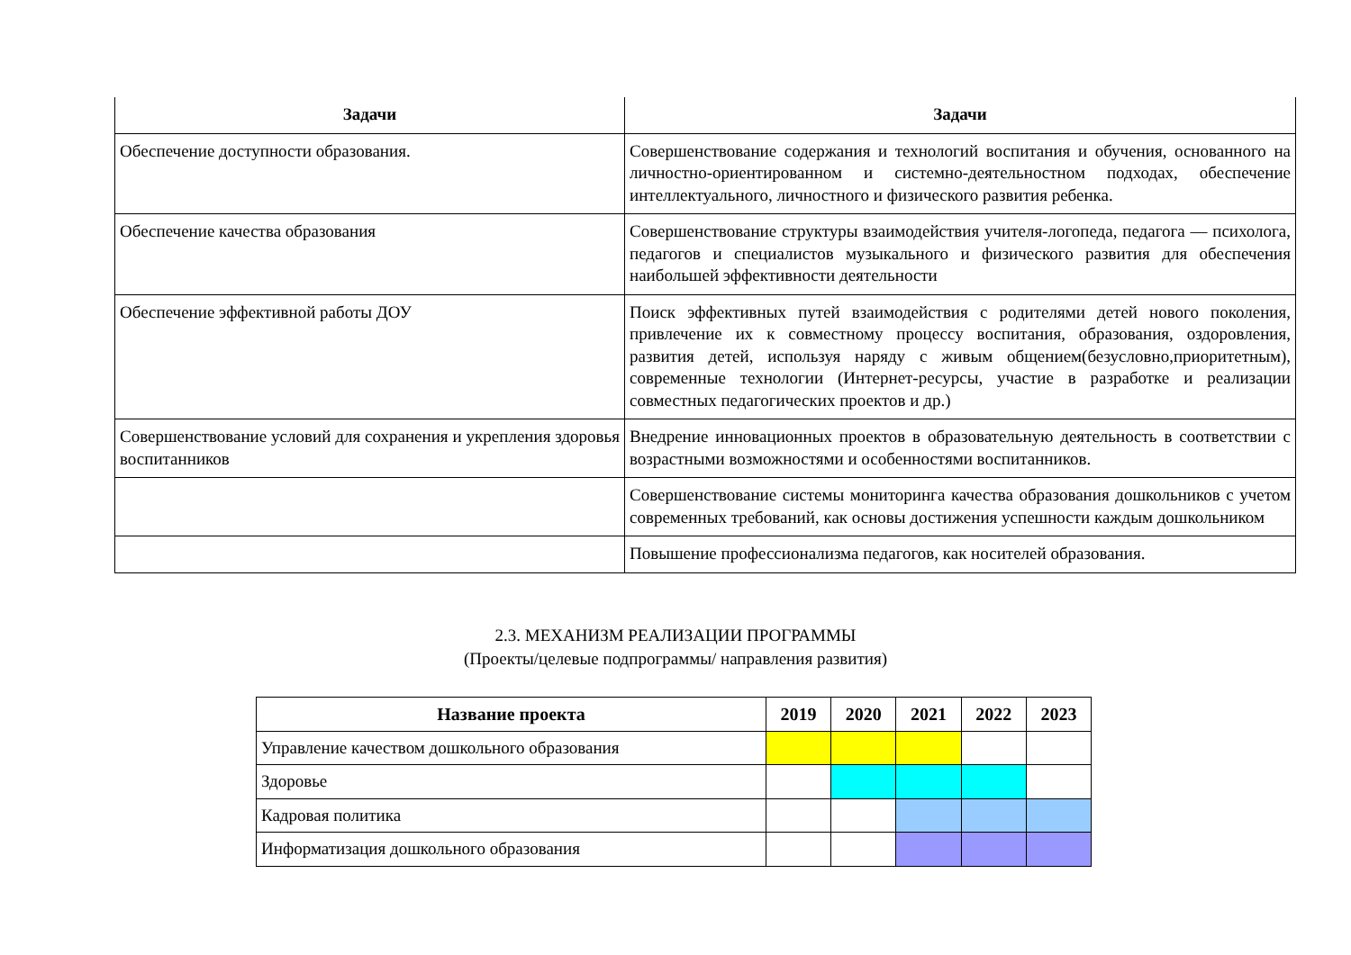| Задачи | Задачи |
| --- | --- |
| Обеспечение доступности образования. | Совершенствование содержания и технологий воспитания и обучения, основанного на личностно-ориентированном и системно-деятельностном подходах, обеспечение интеллектуального, личностного и физического развития ребенка. |
| Обеспечение качества образования | Совершенствование структуры взаимодействия учителя-логопеда, педагога — психолога, педагогов и специалистов музыкального и физического развития для обеспечения наибольшей эффективности деятельности |
| Обеспечение эффективной работы ДОУ | Поиск эффективных путей взаимодействия с родителями детей нового поколения, привлечение их к совместному процессу воспитания, образования, оздоровления, развития детей, используя наряду с живым общением(безусловно,приоритетным), современные технологии (Интернет-ресурсы, участие в разработке и реализации совместных педагогических проектов и др.) |
| Совершенствование условий для сохранения и укрепления здоровья воспитанников | Внедрение инновационных проектов в образовательную деятельность в соответствии с возрастными возможностями и особенностями воспитанников. |
| | Совершенствование системы мониторинга качества образования дошкольников с учетом современных требований, как основы достижения успешности каждым дошкольником |
| | Повышение профессионализма педагогов, как носителей образования. |
2.3. МЕХАНИЗМ РЕАЛИЗАЦИИ ПРОГРАММЫ
(Проекты/целевые подпрограммы/ направления развития)
| Название проекта | 2019 | 2020 | 2021 | 2022 | 2023 |
| --- | --- | --- | --- | --- | --- |
| Управление качеством дошкольного образования | | | | | |
| Здоровье | | | | | |
| Кадровая политика | | | | | |
| Информатизация дошкольного образования | | | | | |